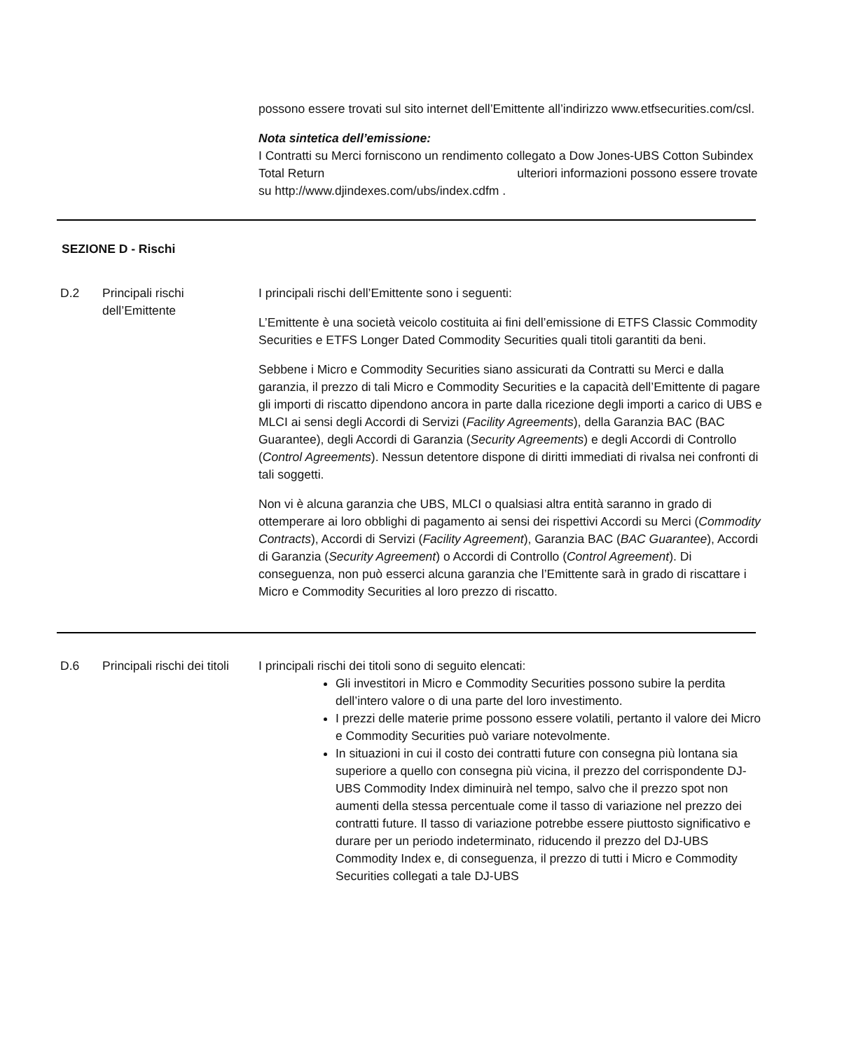possono essere trovati sul sito internet dell’Emittente all’indirizzo www.etfsecurities.com/csl.
Nota sintetica dell’emissione:
I Contratti su Merci forniscono un rendimento collegato a Dow Jones-UBS Cotton Subindex Total Return ulteriori informazioni possono essere trovate su http://www.djindexes.com/ubs/index.cdfm .
SEZIONE D - Rischi
D.2 Principali rischi dell’Emittente
I principali rischi dell’Emittente sono i seguenti:
L’Emittente è una società veicolo costituita ai fini dell’emissione di ETFS Classic Commodity Securities e ETFS Longer Dated Commodity Securities quali titoli garantiti da beni.
Sebbene i Micro e Commodity Securities siano assicurati da Contratti su Merci e dalla garanzia, il prezzo di tali Micro e Commodity Securities e la capacità dell’Emittente di pagare gli importi di riscatto dipendono ancora in parte dalla ricezione degli importi a carico di UBS e MLCI ai sensi degli Accordi di Servizi (Facility Agreements), della Garanzia BAC (BAC Guarantee), degli Accordi di Garanzia (Security Agreements) e degli Accordi di Controllo (Control Agreements). Nessun detentore dispone di diritti immediati di rivalsa nei confronti di tali soggetti.
Non vi è alcuna garanzia che UBS, MLCI o qualsiasi altra entità saranno in grado di ottemperare ai loro obblighi di pagamento ai sensi dei rispettivi Accordi su Merci (Commodity Contracts), Accordi di Servizi (Facility Agreement), Garanzia BAC (BAC Guarantee), Accordi di Garanzia (Security Agreement) o Accordi di Controllo (Control Agreement). Di conseguenza, non può esserci alcuna garanzia che l’Emittente sarà in grado di riscattare i Micro e Commodity Securities al loro prezzo di riscatto.
D.6 Principali rischi dei titoli
I principali rischi dei titoli sono di seguito elencati:
Gli investitori in Micro e Commodity Securities possono subire la perdita dell’intero valore o di una parte del loro investimento.
I prezzi delle materie prime possono essere volatili, pertanto il valore dei Micro e Commodity Securities può variare notevolmente.
In situazioni in cui il costo dei contratti future con consegna più lontana sia superiore a quello con consegna più vicina, il prezzo del corrispondente DJ-UBS Commodity Index diminuirà nel tempo, salvo che il prezzo spot non aumenti della stessa percentuale come il tasso di variazione nel prezzo dei contratti future. Il tasso di variazione potrebbe essere piuttosto significativo e durare per un periodo indeterminato, riducendo il prezzo del DJ-UBS Commodity Index e, di conseguenza, il prezzo di tutti i Micro e Commodity Securities collegati a tale DJ-UBS